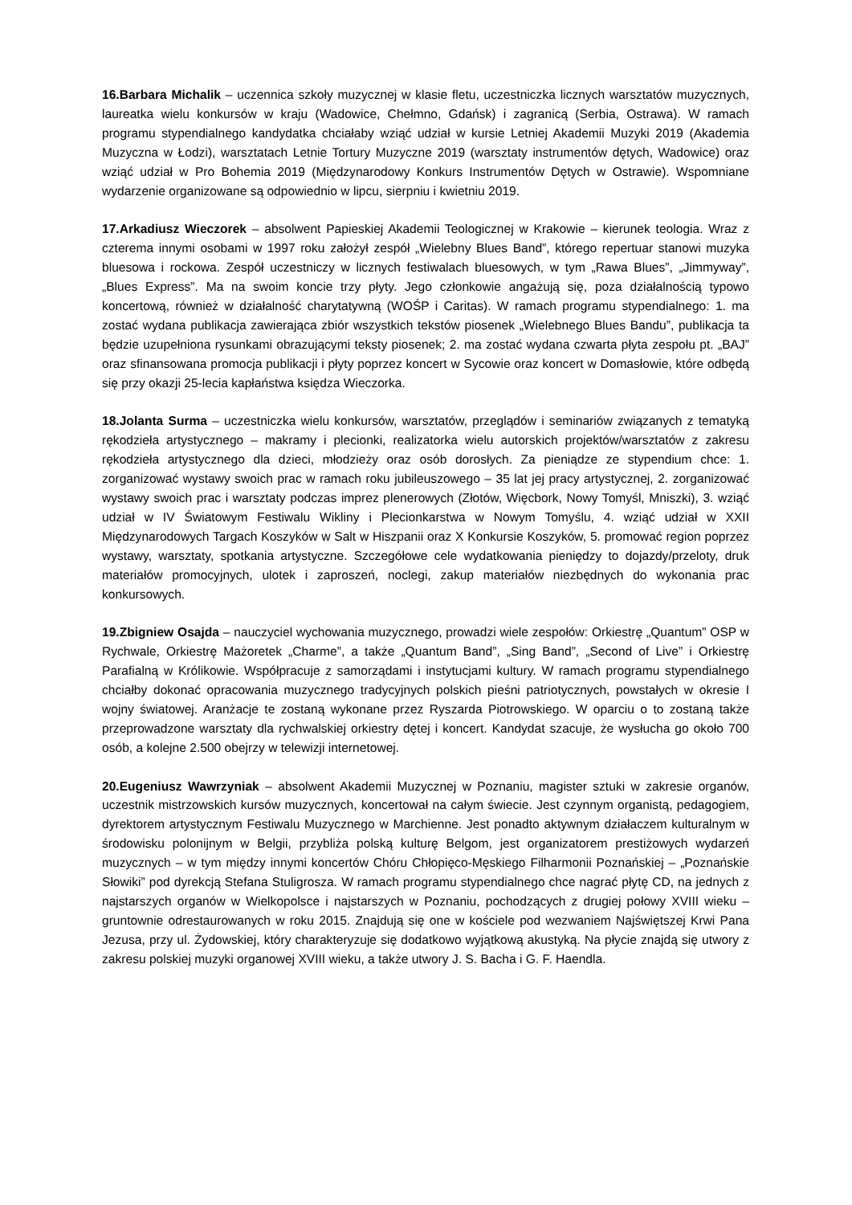16.Barbara Michalik – uczennica szkoły muzycznej w klasie fletu, uczestniczka licznych warsztatów muzycznych, laureatka wielu konkursów w kraju (Wadowice, Chełmno, Gdańsk) i zagranicą (Serbia, Ostrawa). W ramach programu stypendialnego kandydatka chciałaby wziąć udział w kursie Letniej Akademii Muzyki 2019 (Akademia Muzyczna w Łodzi), warsztatach Letnie Tortury Muzyczne 2019 (warsztaty instrumentów dętych, Wadowice) oraz wziąć udział w Pro Bohemia 2019 (Międzynarodowy Konkurs Instrumentów Dętych w Ostrawie). Wspomniane wydarzenie organizowane są odpowiednio w lipcu, sierpniu i kwietniu 2019.
17.Arkadiusz Wieczorek – absolwent Papieskiej Akademii Teologicznej w Krakowie – kierunek teologia. Wraz z czterema innymi osobami w 1997 roku założył zespół „Wielebny Blues Band”, którego repertuar stanowi muzyka bluesowa i rockowa. Zespół uczestniczy w licznych festiwalach bluesowych, w tym „Rawa Blues”, „Jimmyway”, „Blues Express”. Ma na swoim koncie trzy płyty. Jego członkowie angażują się, poza działalnością typowo koncertową, również w działalność charytatywną (WOŚP i Caritas). W ramach programu stypendialnego: 1. ma zostać wydana publikacja zawierająca zbiór wszystkich tekstów piosenek „Wielebnego Blues Bandu”, publikacja ta będzie uzupełniona rysunkami obrazującymi teksty piosenek; 2. ma zostać wydana czwarta płyta zespołu pt. „BAJ” oraz sfinansowana promocja publikacji i płyty poprzez koncert w Sycowie oraz koncert w Domasłowie, które odbędą się przy okazji 25-lecia kapłaństwa księdza Wieczorka.
18.Jolanta Surma – uczestniczka wielu konkursów, warsztatów, przeglądów i seminariów związanych z tematyką rękodzieła artystycznego – makramy i plecionki, realizatorka wielu autorskich projektów/warsztatów z zakresu rękodzieła artystycznego dla dzieci, młodzieży oraz osób dorosłych. Za pieniądze ze stypendium chce: 1. zorganizować wystawy swoich prac w ramach roku jubileuszowego – 35 lat jej pracy artystycznej, 2. zorganizować wystawy swoich prac i warsztaty podczas imprez plenerowych (Złotów, Więcbork, Nowy Tomyśl, Mniszki), 3. wziąć udział w IV Światowym Festiwalu Wikliny i Plecionkarstwa w Nowym Tomyślu, 4. wziąć udział w XXII Międzynarodowych Targach Koszyków w Salt w Hiszpanii oraz X Konkursie Koszyków, 5. promować region poprzez wystawy, warsztaty, spotkania artystyczne. Szczegółowe cele wydatkowania pieniędzy to dojazdy/przeloty, druk materiałów promocyjnych, ulotek i zaproszeń, noclegi, zakup materiałów niezbędnych do wykonania prac konkursowych.
19.Zbigniew Osajda – nauczyciel wychowania muzycznego, prowadzi wiele zespołów: Orkiestrę „Quantum” OSP w Rychwale, Orkiestrę Mażoretek „Charme”, a także „Quantum Band”, „Sing Band”, „Second of Live” i Orkiestrę Parafialną w Królikowie. Współpracuje z samorządami i instytucjami kultury. W ramach programu stypendialnego chciałby dokonać opracowania muzycznego tradycyjnych polskich pieśni patriotycznych, powstałych w okresie I wojny światowej. Aranżacje te zostaną wykonane przez Ryszarda Piotrowskiego. W oparciu o to zostaną także przeprowadzone warsztaty dla rychwalskiej orkiestry dętej i koncert. Kandydat szacuje, że wysłucha go około 700 osób, a kolejne 2.500 obejrzy w telewizji internetowej.
20.Eugeniusz Wawrzyniak – absolwent Akademii Muzycznej w Poznaniu, magister sztuki w zakresie organów, uczestnik mistrzowskich kursów muzycznych, koncertował na całym świecie. Jest czynnym organistą, pedagogiem, dyrektorem artystycznym Festiwalu Muzycznego w Marchienne. Jest ponadto aktywnym działaczem kulturalnym w środowisku polonijnym w Belgii, przybliża polską kulturę Belgom, jest organizatorem prestiżowych wydarzeń muzycznych – w tym między innymi koncertów Chóru Chłopięco-Męskiego Filharmonii Poznańskiej – „Poznańskie Słowiki” pod dyrekcją Stefana Stuligrosza. W ramach programu stypendialnego chce nagrać płytę CD, na jednych z najstarszych organów w Wielkopolsce i najstarszych w Poznaniu, pochodzących z drugiej połowy XVIII wieku – gruntownie odrestaurowanych w roku 2015. Znajdują się one w kościele pod wezwaniem Najświętszej Krwi Pana Jezusa, przy ul. Żydowskiej, który charakteryzuje się dodatkowo wyjątkową akustyką. Na płycie znajdą się utwory z zakresu polskiej muzyki organowej XVIII wieku, a także utwory J. S. Bacha i G. F. Haendla.